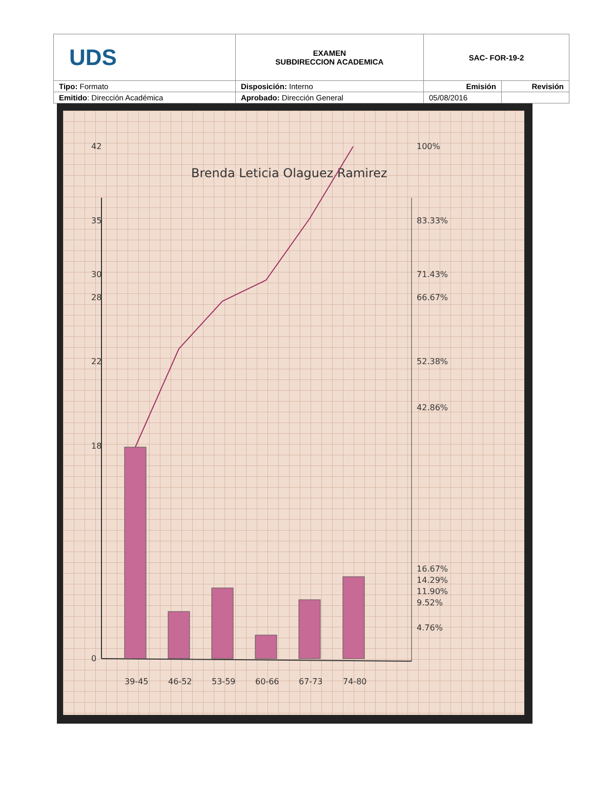| UDS | EXAMEN SUBDIRECCION ACADEMICA | SAC- FOR-19-2 | |
| Tipo: Formato | Disposición: Interno | Emisión | Revisión |
| Emitido : Dirección Académica | Aprobado: Dirección General | 05/08/2016 | |
Brenda Leticia Olaguez Ramirez
100%
83.33%
71.43%
66.67%
52.38%
42.86%
16.67%
14.29%
11.90%
9.52%
4.76%
39-45
46-52
53-59
60-66
67-73
74-80
42
35
30
28
22
18
0